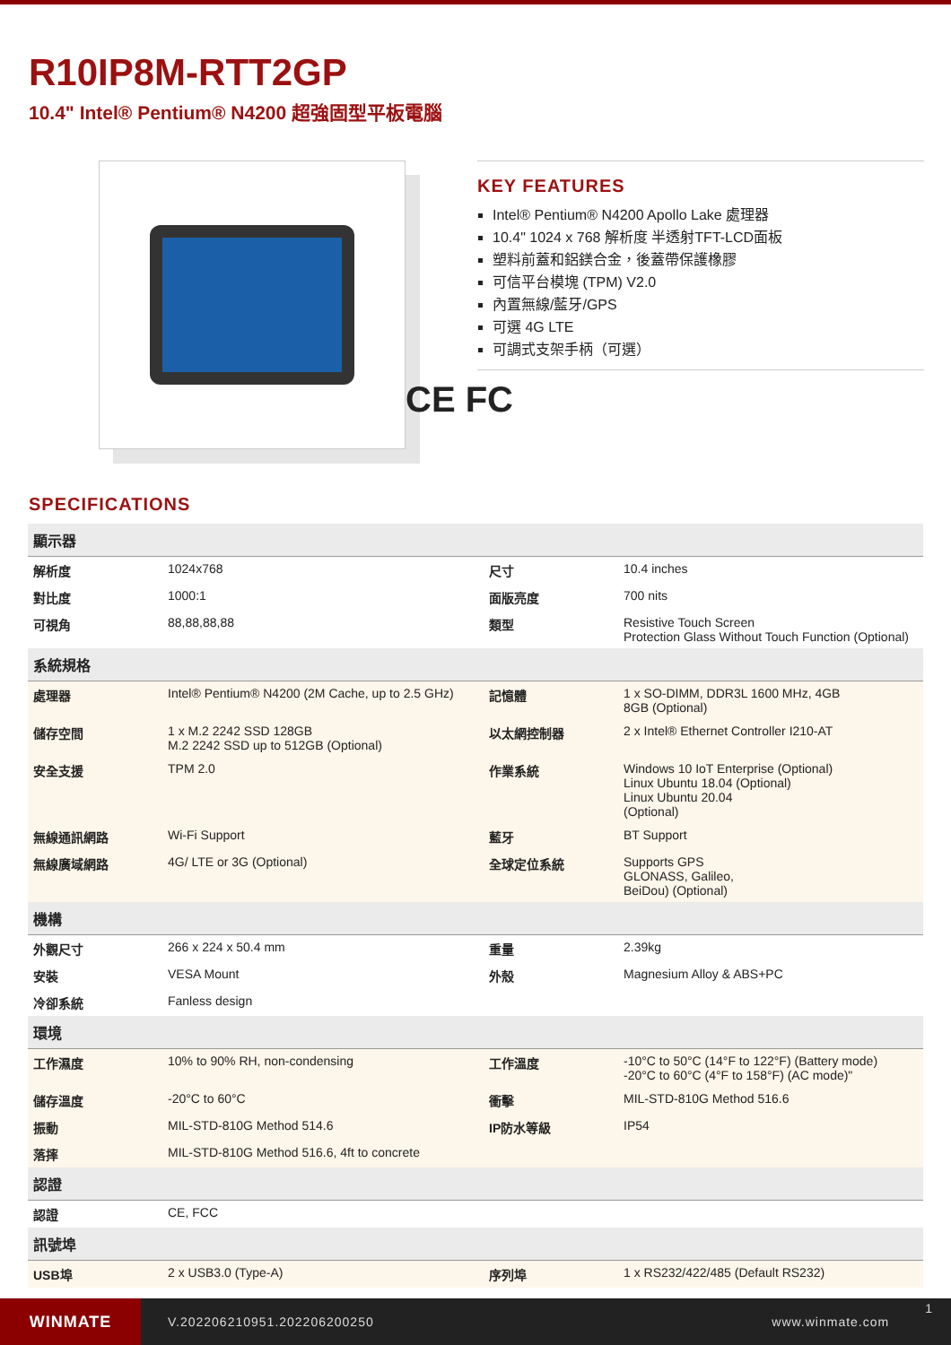R10IP8M-RTT2GP
10.4" Intel® Pentium® N4200 超強固型平板電腦
KEY FEATURES
Intel® Pentium® N4200 Apollo Lake 處理器
10.4" 1024 x 768 解析度 半透射TFT-LCD面板
塑料前蓋和鋁鎂合金，後蓋帶保護橡膠
可信平台模塊 (TPM) V2.0
內置無線/藍牙/GPS
可選 4G LTE
可調式支架手柄（可選）
CE FC
SPECIFICATIONS
| 顯示器 | | | |
| --- | --- | --- | --- |
| 解析度 | 1024x768 | 尺寸 | 10.4 inches |
| 對比度 | 1000:1 | 面版亮度 | 700 nits |
| 可視角 | 88,88,88,88 | 類型 | Resistive Touch Screen Protection Glass Without Touch Function (Optional) |
| 系統規格 | | | |
| 處理器 | Intel® Pentium® N4200 (2M Cache, up to 2.5 GHz) | 記憶體 | 1 x SO-DIMM, DDR3L 1600 MHz, 4GB 8GB (Optional) |
| 儲存空間 | 1 x M.2 2242 SSD 128GB M.2 2242 SSD up to 512GB (Optional) | 以太網控制器 | 2 x Intel® Ethernet Controller I210-AT |
| 安全支援 | TPM 2.0 | 作業系統 | Windows 10 IoT Enterprise (Optional) Linux Ubuntu 18.04 (Optional) Linux Ubuntu 20.04 (Optional) |
| 無線通訊網路 | Wi-Fi Support | 藍牙 | BT Support |
| 無線廣域網路 | 4G/ LTE or 3G (Optional) | 全球定位系統 | Supports GPS GLONASS, Galileo, BeiDou) (Optional) |
| 機構 | | | |
| 外觀尺寸 | 266 x 224 x 50.4 mm | 重量 | 2.39kg |
| 安裝 | VESA Mount | 外殼 | Magnesium Alloy & ABS+PC |
| 冷卻系統 | Fanless design | | |
| 環境 | | | |
| 工作濕度 | 10% to 90% RH, non-condensing | 工作溫度 | -10°C to 50°C (14°F to 122°F) (Battery mode) -20°C to 60°C (4°F to 158°F) (AC mode)" |
| 儲存溫度 | -20°C to 60°C | 衝擊 | MIL-STD-810G Method 516.6 |
| 振動 | MIL-STD-810G Method 514.6 | IP防水等級 | IP54 |
| 落摔 | MIL-STD-810G Method 516.6, 4ft to concrete | | |
| 認證 | | | |
| 認證 | CE, FCC | | |
| 訊號埠 | | | |
| USB埠 | 2 x USB3.0 (Type-A) | 序列埠 | 1 x RS232/422/485 (Default RS232) |
WINMATE
V.202206210951.202206200250 www.winmate.com
1